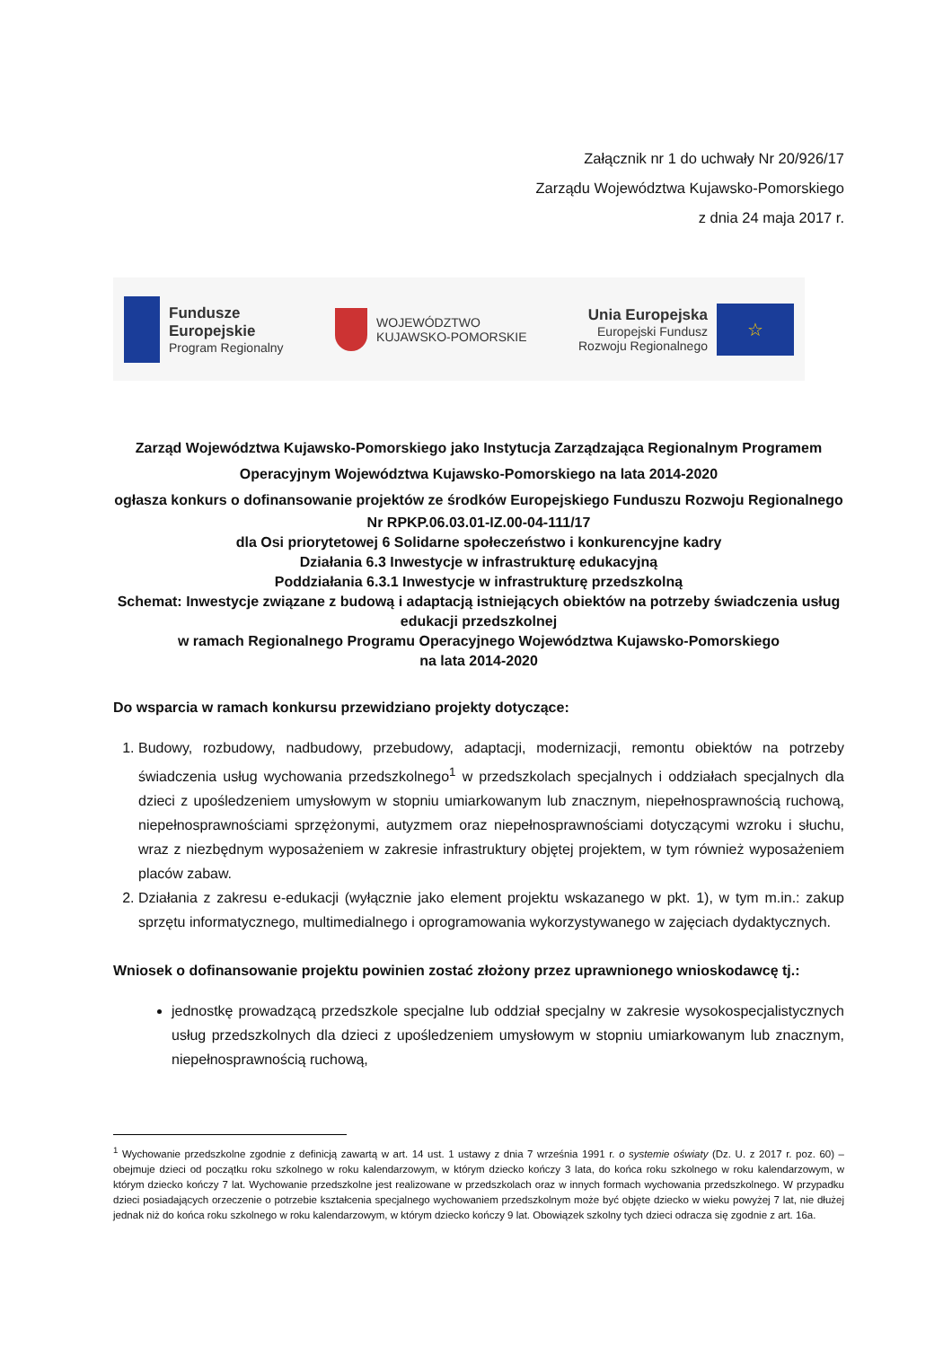Załącznik nr 1 do uchwały Nr 20/926/17
Zarządu Województwa Kujawsko-Pomorskiego
z dnia 24 maja 2017 r.
Fundusze
Europejskie
Program Regionalny
WOJEWÓDZTWO
KUJAWSKO-POMORSKIE
Unia Europejska
Europejski Fundusz
Rozwoju Regionalnego
☆
Zarząd Województwa Kujawsko-Pomorskiego jako Instytucja Zarządzająca Regionalnym Programem Operacyjnym Województwa Kujawsko-Pomorskiego na lata 2014-2020
ogłasza konkurs o dofinansowanie projektów ze środków Europejskiego Funduszu Rozwoju Regionalnego
Nr RPKP.06.03.01-IZ.00-04-111/17
dla Osi priorytetowej 6 Solidarne społeczeństwo i konkurencyjne kadry
Działania 6.3 Inwestycje w infrastrukturę edukacyjną
Poddziałania 6.3.1 Inwestycje w infrastrukturę przedszkolną
Schemat: Inwestycje związane z budową i adaptacją istniejących obiektów na potrzeby świadczenia usług edukacji przedszkolnej
w ramach Regionalnego Programu Operacyjnego Województwa Kujawsko-Pomorskiego
na lata 2014-2020
Do wsparcia w ramach konkursu przewidziano projekty dotyczące:
1. Budowy, rozbudowy, nadbudowy, przebudowy, adaptacji, modernizacji, remontu obiektów na potrzeby świadczenia usług wychowania przedszkolnego<sup>1</sup> w przedszkolach specjalnych i oddziałach specjalnych dla dzieci z upośledzeniem umysłowym w stopniu umiarkowanym lub znacznym, niepełnosprawnością ruchową, niepełnosprawnościami sprzężonymi, autyzmem oraz niepełnosprawnościami dotyczącymi wzroku i słuchu, wraz z niezbędnym wyposażeniem w zakresie infrastruktury objętej projektem, w tym również wyposażeniem placów zabaw.
2. Działania z zakresu e-edukacji (wyłącznie jako element projektu wskazanego w pkt. 1), w tym m.in.: zakup sprzętu informatycznego, multimedialnego i oprogramowania wykorzystywanego w zajęciach dydaktycznych.
Wniosek o dofinansowanie projektu powinien zostać złożony przez uprawnionego wnioskodawcę tj.:
jednostkę prowadzącą przedszkole specjalne lub oddział specjalny w zakresie wysokospecjalistycznych usług przedszkolnych dla dzieci z upośledzeniem umysłowym w stopniu umiarkowanym lub znacznym, niepełnosprawnością ruchową,
<sup>1</sup> Wychowanie przedszkolne zgodnie z definicją zawartą w art. 14 ust. 1 ustawy z dnia 7 września 1991 r. o systemie oświaty (Dz. U. z 2017 r. poz. 60) – obejmuje dzieci od początku roku szkolnego w roku kalendarzowym, w którym dziecko kończy 3 lata, do końca roku szkolnego w roku kalendarzowym, w którym dziecko kończy 7 lat. Wychowanie przedszkolne jest realizowane w przedszkolach oraz w innych formach wychowania przedszkolnego. W przypadku dzieci posiadających orzeczenie o potrzebie kształcenia specjalnego wychowaniem przedszkolnym może być objęte dziecko w wieku powyżej 7 lat, nie dłużej jednak niż do końca roku szkolnego w roku kalendarzowym, w którym dziecko kończy 9 lat. Obowiązek szkolny tych dzieci odracza się zgodnie z art. 16a.